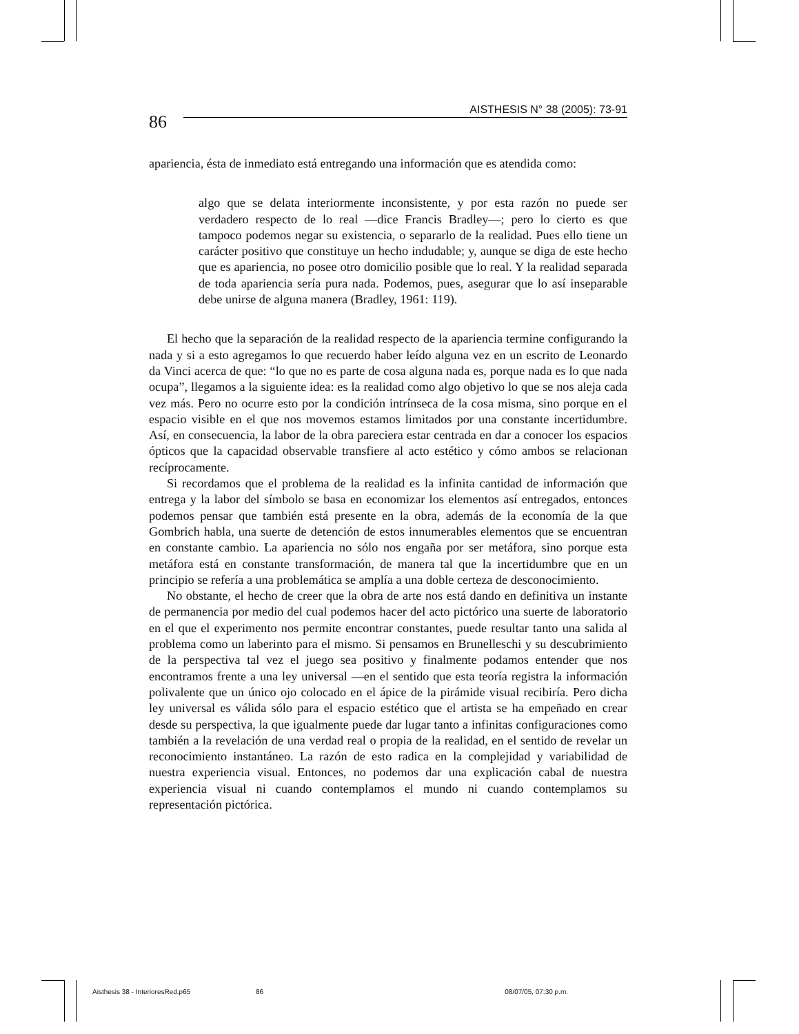86
AISTHESIS N° 38 (2005): 73-91
apariencia, ésta de inmediato está entregando una información que es atendida como:
algo que se delata interiormente inconsistente, y por esta razón no puede ser verdadero respecto de lo real —dice Francis Bradley—; pero lo cierto es que tampoco podemos negar su existencia, o separarlo de la realidad. Pues ello tiene un carácter positivo que constituye un hecho indudable; y, aunque se diga de este hecho que es apariencia, no posee otro domicilio posible que lo real. Y la realidad separada de toda apariencia sería pura nada. Podemos, pues, asegurar que lo así inseparable debe unirse de alguna manera (Bradley, 1961: 119).
El hecho que la separación de la realidad respecto de la apariencia termine configurando la nada y si a esto agregamos lo que recuerdo haber leído alguna vez en un escrito de Leonardo da Vinci acerca de que: “lo que no es parte de cosa alguna nada es, porque nada es lo que nada ocupa”, llegamos a la siguiente idea: es la realidad como algo objetivo lo que se nos aleja cada vez más. Pero no ocurre esto por la condición intrínseca de la cosa misma, sino porque en el espacio visible en el que nos movemos estamos limitados por una constante incertidumbre. Así, en consecuencia, la labor de la obra pareciera estar centrada en dar a conocer los espacios ópticos que la capacidad observable transfiere al acto estético y cómo ambos se relacionan recíprocamente.
Si recordamos que el problema de la realidad es la infinita cantidad de información que entrega y la labor del símbolo se basa en economizar los elementos así entregados, entonces podemos pensar que también está presente en la obra, además de la economía de la que Gombrich habla, una suerte de detención de estos innumerables elementos que se encuentran en constante cambio. La apariencia no sólo nos engaña por ser metáfora, sino porque esta metáfora está en constante transformación, de manera tal que la incertidumbre que en un principio se refería a una problemática se amplía a una doble certeza de desconocimiento.
No obstante, el hecho de creer que la obra de arte nos está dando en definitiva un instante de permanencia por medio del cual podemos hacer del acto pictórico una suerte de laboratorio en el que el experimento nos permite encontrar constantes, puede resultar tanto una salida al problema como un laberinto para el mismo. Si pensamos en Brunelleschi y su descubrimiento de la perspectiva tal vez el juego sea positivo y finalmente podamos entender que nos encontramos frente a una ley universal —en el sentido que esta teoría registra la información polivalente que un único ojo colocado en el ápice de la pirámide visual recibiría. Pero dicha ley universal es válida sólo para el espacio estético que el artista se ha empeñado en crear desde su perspectiva, la que igualmente puede dar lugar tanto a infinitas configuraciones como también a la revelación de una verdad real o propia de la realidad, en el sentido de revelar un reconocimiento instantáneo. La razón de esto radica en la complejidad y variabilidad de nuestra experiencia visual. Entonces, no podemos dar una explicación cabal de nuestra experiencia visual ni cuando contemplamos el mundo ni cuando contemplamos su representación pictórica.
Aisthesis 38 - InterioresRed.p65 86 08/07/05, 07:30 p.m.